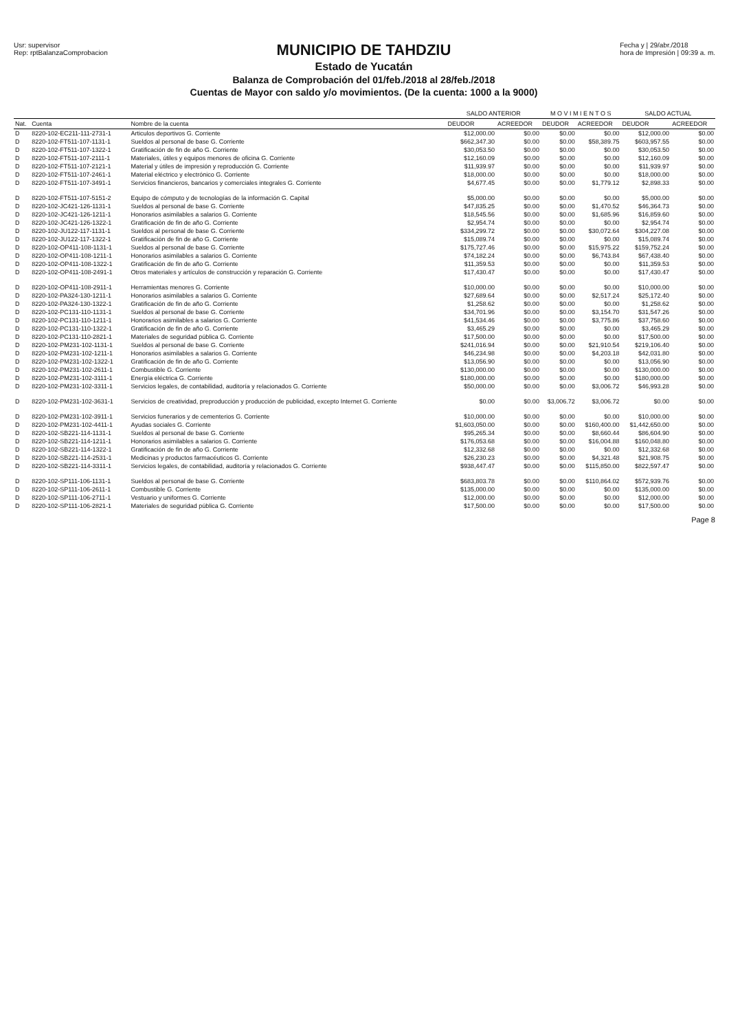Usr: supervisor
Rep: rptBalanzaComprobacion
MUNICIPIO DE TAHDZIU
Estado de Yucatán
Balanza de Comprobación del 01/feb./2018 al 28/feb./2018
Cuentas de Mayor con saldo y/o movimientos. (De la cuenta: 1000 a la 9000)
Fecha y | 29/abr./2018
hora de Impresión | 09:39 a. m.
| | | | SALDO ANTERIOR | | M O V I M I E N T O S | | SALDO ACTUAL | |
| --- | --- | --- | --- | --- | --- | --- | --- | --- |
| Nat. | Cuenta | Nombre de la cuenta | DEUDOR | ACREEDOR | DEUDOR | ACREEDOR | DEUDOR | ACREEDOR |
| D | 8220-102-EC211-111-2731-1 | Articulos deportivos G. Corriente | $12,000.00 | $0.00 | $0.00 | $0.00 | $12,000.00 | $0.00 |
| D | 8220-102-FT511-107-1131-1 | Sueldos al personal de base G. Corriente | $662,347.30 | $0.00 | $0.00 | $58,389.75 | $603,957.55 | $0.00 |
| D | 8220-102-FT511-107-1322-1 | Gratificación de fin de año G. Corriente | $30,053.50 | $0.00 | $0.00 | $0.00 | $30,053.50 | $0.00 |
| D | 8220-102-FT511-107-2111-1 | Materiales, útiles y equipos menores de oficina G. Corriente | $12,160.09 | $0.00 | $0.00 | $0.00 | $12,160.09 | $0.00 |
| D | 8220-102-FT511-107-2121-1 | Material y útiles de impresión y reproducción G. Corriente | $11,939.97 | $0.00 | $0.00 | $0.00 | $11,939.97 | $0.00 |
| D | 8220-102-FT511-107-2461-1 | Material eléctrico y electrónico G. Corriente | $18,000.00 | $0.00 | $0.00 | $0.00 | $18,000.00 | $0.00 |
| D | 8220-102-FT511-107-3491-1 | Servicios financieros, bancarios y comerciales integrales G. Corriente | $4,677.45 | $0.00 | $0.00 | $1,779.12 | $2,898.33 | $0.00 |
| D | 8220-102-FT511-107-5151-2 | Equipo de cómputo y de tecnologías de la información G. Capital | $5,000.00 | $0.00 | $0.00 | $0.00 | $5,000.00 | $0.00 |
| D | 8220-102-JC421-126-1131-1 | Sueldos al personal de base G. Corriente | $47,835.25 | $0.00 | $0.00 | $1,470.52 | $46,364.73 | $0.00 |
| D | 8220-102-JC421-126-1211-1 | Honorarios asimilables a salarios G. Corriente | $18,545.56 | $0.00 | $0.00 | $1,685.96 | $16,859.60 | $0.00 |
| D | 8220-102-JC421-126-1322-1 | Gratificación de fin de año G. Corriente | $2,954.74 | $0.00 | $0.00 | $0.00 | $2,954.74 | $0.00 |
| D | 8220-102-JU122-117-1131-1 | Sueldos al personal de base G. Corriente | $334,299.72 | $0.00 | $0.00 | $30,072.64 | $304,227.08 | $0.00 |
| D | 8220-102-JU122-117-1322-1 | Gratificación de fin de año G. Corriente | $15,089.74 | $0.00 | $0.00 | $0.00 | $15,089.74 | $0.00 |
| D | 8220-102-OP411-108-1131-1 | Sueldos al personal de base G. Corriente | $175,727.46 | $0.00 | $0.00 | $15,975.22 | $159,752.24 | $0.00 |
| D | 8220-102-OP411-108-1211-1 | Honorarios asimilables a salarios G. Corriente | $74,182.24 | $0.00 | $0.00 | $6,743.84 | $67,438.40 | $0.00 |
| D | 8220-102-OP411-108-1322-1 | Gratificación de fin de año G. Corriente | $11,359.53 | $0.00 | $0.00 | $0.00 | $11,359.53 | $0.00 |
| D | 8220-102-OP411-108-2491-1 | Otros materiales y artículos de construcción y reparación G. Corriente | $17,430.47 | $0.00 | $0.00 | $0.00 | $17,430.47 | $0.00 |
| D | 8220-102-OP411-108-2911-1 | Herramientas menores G. Corriente | $10,000.00 | $0.00 | $0.00 | $0.00 | $10,000.00 | $0.00 |
| D | 8220-102-PA324-130-1211-1 | Honorarios asimilables a salarios G. Corriente | $27,689.64 | $0.00 | $0.00 | $2,517.24 | $25,172.40 | $0.00 |
| D | 8220-102-PA324-130-1322-1 | Gratificación de fin de año G. Corriente | $1,258.62 | $0.00 | $0.00 | $0.00 | $1,258.62 | $0.00 |
| D | 8220-102-PC131-110-1131-1 | Sueldos al personal de base G. Corriente | $34,701.96 | $0.00 | $0.00 | $3,154.70 | $31,547.26 | $0.00 |
| D | 8220-102-PC131-110-1211-1 | Honorarios asimilables a salarios G. Corriente | $41,534.46 | $0.00 | $0.00 | $3,775.86 | $37,758.60 | $0.00 |
| D | 8220-102-PC131-110-1322-1 | Gratificación de fin de año G. Corriente | $3,465.29 | $0.00 | $0.00 | $0.00 | $3,465.29 | $0.00 |
| D | 8220-102-PC131-110-2821-1 | Materiales de seguridad pública G. Corriente | $17,500.00 | $0.00 | $0.00 | $0.00 | $17,500.00 | $0.00 |
| D | 8220-102-PM231-102-1131-1 | Sueldos al personal de base G. Corriente | $241,016.94 | $0.00 | $0.00 | $21,910.54 | $219,106.40 | $0.00 |
| D | 8220-102-PM231-102-1211-1 | Honorarios asimilables a salarios G. Corriente | $46,234.98 | $0.00 | $0.00 | $4,203.18 | $42,031.80 | $0.00 |
| D | 8220-102-PM231-102-1322-1 | Gratificación de fin de año G. Corriente | $13,056.90 | $0.00 | $0.00 | $0.00 | $13,056.90 | $0.00 |
| D | 8220-102-PM231-102-2611-1 | Combustible G. Corriente | $130,000.00 | $0.00 | $0.00 | $0.00 | $130,000.00 | $0.00 |
| D | 8220-102-PM231-102-3111-1 | Energía eléctrica G. Corriente | $180,000.00 | $0.00 | $0.00 | $0.00 | $180,000.00 | $0.00 |
| D | 8220-102-PM231-102-3311-1 | Servicios legales, de contabilidad, auditoría y relacionados G. Corriente | $50,000.00 | $0.00 | $0.00 | $3,006.72 | $46,993.28 | $0.00 |
| D | 8220-102-PM231-102-3631-1 | Servicios de creatividad, preproducción y producción de publicidad, excepto Internet G. Corriente | $0.00 | $0.00 | $3,006.72 | $3,006.72 | $0.00 | $0.00 |
| D | 8220-102-PM231-102-3911-1 | Servicios funerarios y de cementerios G. Corriente | $10,000.00 | $0.00 | $0.00 | $0.00 | $10,000.00 | $0.00 |
| D | 8220-102-PM231-102-4411-1 | Ayudas sociales G. Corriente | $1,603,050.00 | $0.00 | $0.00 | $160,400.00 | $1,442,650.00 | $0.00 |
| D | 8220-102-SB221-114-1131-1 | Sueldos al personal de base G. Corriente | $95,265.34 | $0.00 | $0.00 | $8,660.44 | $86,604.90 | $0.00 |
| D | 8220-102-SB221-114-1211-1 | Honorarios asimilables a salarios G. Corriente | $176,053.68 | $0.00 | $0.00 | $16,004.88 | $160,048.80 | $0.00 |
| D | 8220-102-SB221-114-1322-1 | Gratificación de fin de año G. Corriente | $12,332.68 | $0.00 | $0.00 | $0.00 | $12,332.68 | $0.00 |
| D | 8220-102-SB221-114-2531-1 | Medicinas y productos farmacéuticos G. Corriente | $26,230.23 | $0.00 | $0.00 | $4,321.48 | $21,908.75 | $0.00 |
| D | 8220-102-SB221-114-3311-1 | Servicios legales, de contabilidad, auditoría y relacionados G. Corriente | $938,447.47 | $0.00 | $0.00 | $115,850.00 | $822,597.47 | $0.00 |
| D | 8220-102-SP111-106-1131-1 | Sueldos al personal de base G. Corriente | $683,803.78 | $0.00 | $0.00 | $110,864.02 | $572,939.76 | $0.00 |
| D | 8220-102-SP111-106-2611-1 | Combustible G. Corriente | $135,000.00 | $0.00 | $0.00 | $0.00 | $135,000.00 | $0.00 |
| D | 8220-102-SP111-106-2711-1 | Vestuario y uniformes G. Corriente | $12,000.00 | $0.00 | $0.00 | $0.00 | $12,000.00 | $0.00 |
| D | 8220-102-SP111-106-2821-1 | Materiales de seguridad pública G. Corriente | $17,500.00 | $0.00 | $0.00 | $0.00 | $17,500.00 | $0.00 |
Page 8